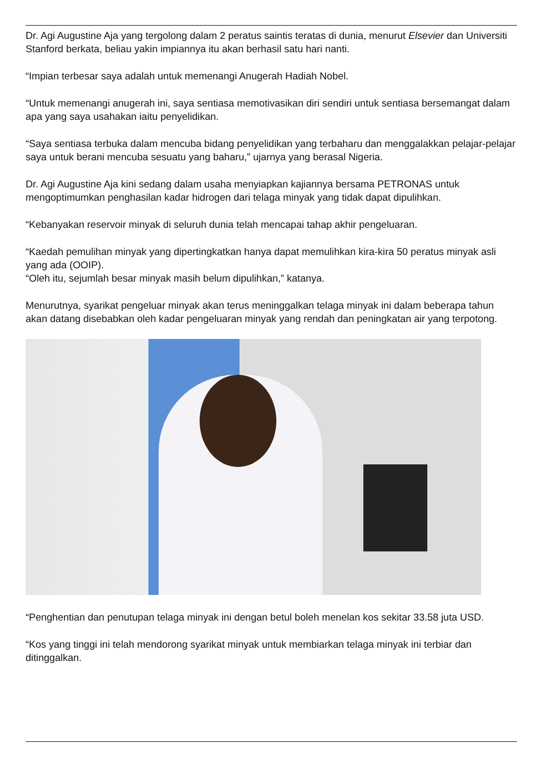Dr. Agi Augustine Aja yang tergolong dalam 2 peratus saintis teratas di dunia, menurut Elsevier dan Universiti Stanford berkata, beliau yakin impiannya itu akan berhasil satu hari nanti.
“Impian terbesar saya adalah untuk memenangi Anugerah Hadiah Nobel.
“Untuk memenangi anugerah ini, saya sentiasa memotivasikan diri sendiri untuk sentiasa bersemangat dalam apa yang saya usahakan iaitu penyelidikan.
“Saya sentiasa terbuka dalam mencuba bidang penyelidikan yang terbaharu dan menggalakkan pelajar-pelajar saya untuk berani mencuba sesuatu yang baharu,” ujarnya yang berasal Nigeria.
Dr. Agi Augustine Aja kini sedang dalam usaha menyiapkan kajiannya bersama PETRONAS untuk mengoptimumkan penghasilan kadar hidrogen dari telaga minyak yang tidak dapat dipulihkan.
“Kebanyakan reservoir minyak di seluruh dunia telah mencapai tahap akhir pengeluaran.
“Kaedah pemulihan minyak yang dipertingkatkan hanya dapat memulihkan kira-kira 50 peratus minyak asli yang ada (OOIP).
“Oleh itu, sejumlah besar minyak masih belum dipulihkan,” katanya.
Menurutnya, syarikat pengeluar minyak akan terus meninggalkan telaga minyak ini dalam beberapa tahun akan datang disebabkan oleh kadar pengeluaran minyak yang rendah dan peningkatan air yang terpotong.
“Penghentian dan penutupan telaga minyak ini dengan betul boleh menelan kos sekitar 33.58 juta USD.
“Kos yang tinggi ini telah mendorong syarikat minyak untuk membiarkan telaga minyak ini terbiar dan ditinggalkan.